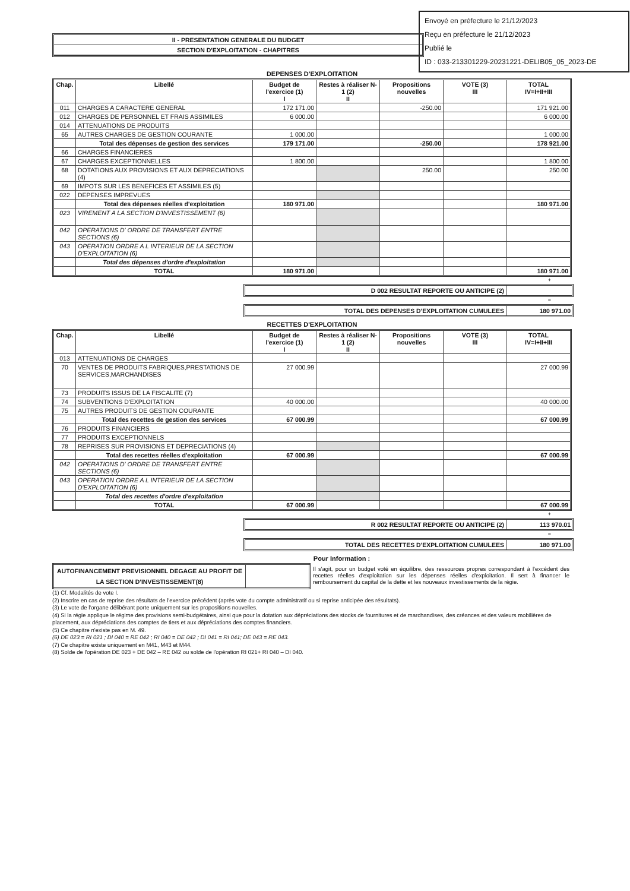Envoyé en préfecture le 21/12/2023
Reçu en préfecture le 21/12/2023
Publié le
ID : 033-213301229-20231221-DELIB05_05_2023-DE
II - PRESENTATION GENERALE DU BUDGET
SECTION D'EXPLOITATION - CHAPITRES
DEPENSES D'EXPLOITATION
| Chap. | Libellé | Budget de l'exercice (1) I | Restes à réaliser N-1 (2) II | Propositions nouvelles | VOTE (3) III | TOTAL IV=I+II+III |
| --- | --- | --- | --- | --- | --- | --- |
| 011 | CHARGES A CARACTERE GENERAL | 172 171.00 | | -250.00 | | 171 921.00 |
| 012 | CHARGES DE PERSONNEL ET FRAIS ASSIMILES | 6 000.00 | | | | 6 000.00 |
| 014 | ATTENUATIONS DE PRODUITS | | | | | |
| 65 | AUTRES CHARGES DE GESTION COURANTE | 1 000.00 | | | | 1 000.00 |
| | Total des dépenses de gestion des services | 179 171.00 | | -250.00 | | 178 921.00 |
| 66 | CHARGES FINANCIERES | | | | | |
| 67 | CHARGES EXCEPTIONNELLES | 1 800.00 | | | | 1 800.00 |
| 68 | DOTATIONS AUX PROVISIONS ET AUX DEPRECIATIONS (4) | | | 250.00 | | 250.00 |
| 69 | IMPOTS SUR LES BENEFICES ET ASSIMILES (5) | | | | | |
| 022 | DEPENSES IMPREVUES | | | | | |
| | Total des dépenses réelles d'exploitation | 180 971.00 | | | | 180 971.00 |
| 023 | VIREMENT A LA SECTION D'INVESTISSEMENT (6) | | | | | |
| 042 | OPERATIONS D' ORDRE DE TRANSFERT ENTRE SECTIONS (6) | | | | | |
| 043 | OPERATION ORDRE A L INTERIEUR DE LA SECTION D'EXPLOITATION (6) | | | | | |
| | Total des dépenses d'ordre d'exploitation | | | | | |
| | TOTAL | 180 971.00 | | | | 180 971.00 |
+
D 002 RESULTAT REPORTE OU ANTICIPE (2)
=
TOTAL DES DEPENSES D'EXPLOITATION CUMULEES
180 971.00
RECETTES D'EXPLOITATION
| Chap. | Libellé | Budget de l'exercice (1) I | Restes à réaliser N-1 (2) II | Propositions nouvelles | VOTE (3) III | TOTAL IV=I+II+III |
| --- | --- | --- | --- | --- | --- | --- |
| 013 | ATTENUATIONS DE CHARGES | | | | | |
| 70 | VENTES DE PRODUITS FABRIQUES,PRESTATIONS DE SERVICES,MARCHANDISES | 27 000.99 | | | | 27 000.99 |
| 73 | PRODUITS ISSUS DE LA FISCALITE (7) | | | | | |
| 74 | SUBVENTIONS D'EXPLOITATION | 40 000.00 | | | | 40 000.00 |
| 75 | AUTRES PRODUITS DE GESTION COURANTE | | | | | |
| | Total des recettes de gestion des services | 67 000.99 | | | | 67 000.99 |
| 76 | PRODUITS FINANCIERS | | | | | |
| 77 | PRODUITS EXCEPTIONNELS | | | | | |
| 78 | REPRISES SUR PROVISIONS ET DEPRECIATIONS (4) | | | | | |
| | Total des recettes réelles d'exploitation | 67 000.99 | | | | 67 000.99 |
| 042 | OPERATIONS D' ORDRE DE TRANSFERT ENTRE SECTIONS (6) | | | | | |
| 043 | OPERATION ORDRE A L INTERIEUR DE LA SECTION D'EXPLOITATION (6) | | | | | |
| | Total des recettes d'ordre d'exploitation | | | | | |
| | TOTAL | 67 000.99 | | | | 67 000.99 |
+
R 002 RESULTAT REPORTE OU ANTICIPE (2)
113 970.01
=
TOTAL DES RECETTES D'EXPLOITATION CUMULEES
180 971.00
Pour Information :
| AUTOFINANCEMENT PREVISIONNEL DEGAGE AU PROFIT DE LA SECTION D'INVESTISSEMENT(8) | |
Il s'agit, pour un budget voté en équilibre, des ressources propres correspondant à l'excédent des recettes réelles d'exploitation sur les dépenses réelles d'exploitation. Il sert à financer le remboursement du capital de la dette et les nouveaux investissements de la régie.
(1) Cf. Modalités de vote I.
(2) Inscrire en cas de reprise des résultats de l'exercice précédent (après vote du compte administratif ou si reprise anticipée des résultats).
(3) Le vote de l'organe délibérant porte uniquement sur les propositions nouvelles.
(4) Si la régie applique le régime des provisions semi-budgétaires, ainsi que pour la dotation aux dépréciations des stocks de fournitures et de marchandises, des créances et des valeurs mobilières de placement, aux dépréciations des comptes de tiers et aux dépréciations des comptes financiers.
(5) Ce chapitre n'existe pas en M. 49.
(6) DE 023 = RI 021 ; DI 040 = RE 042 ; RI 040 = DE 042 ; DI 041 = RI 041; DE 043 = RE 043.
(7) Ce chapitre existe uniquement en M41, M43 et M44.
(8) Solde de l'opération DE 023 + DE 042 – RE 042 ou solde de l'opération RI 021+ RI 040 – DI 040.